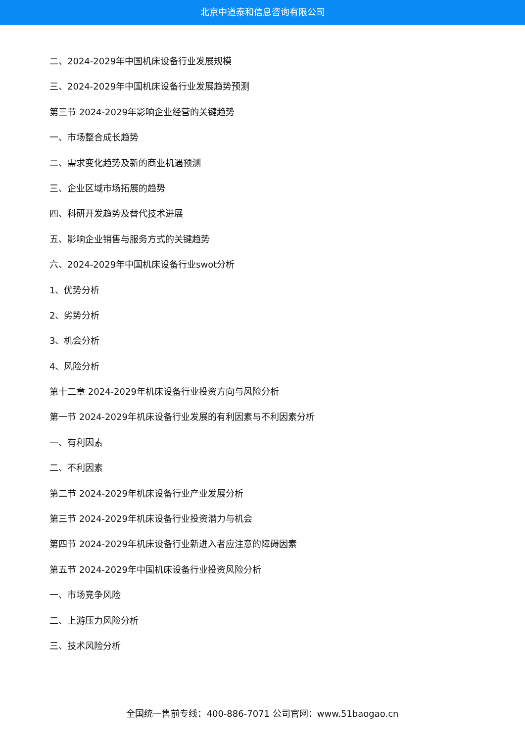北京中道泰和信息咨询有限公司
二、2024-2029年中国机床设备行业发展规模
三、2024-2029年中国机床设备行业发展趋势预测
第三节 2024-2029年影响企业经营的关键趋势
一、市场整合成长趋势
二、需求变化趋势及新的商业机遇预测
三、企业区域市场拓展的趋势
四、科研开发趋势及替代技术进展
五、影响企业销售与服务方式的关键趋势
六、2024-2029年中国机床设备行业swot分析
1、优势分析
2、劣势分析
3、机会分析
4、风险分析
第十二章 2024-2029年机床设备行业投资方向与风险分析
第一节 2024-2029年机床设备行业发展的有利因素与不利因素分析
一、有利因素
二、不利因素
第二节 2024-2029年机床设备行业产业发展分析
第三节 2024-2029年机床设备行业投资潜力与机会
第四节 2024-2029年机床设备行业新进入者应注意的障碍因素
第五节 2024-2029年中国机床设备行业投资风险分析
一、市场竞争风险
二、上游压力风险分析
三、技术风险分析
全国统一售前专线：400-886-7071 公司官网：www.51baogao.cn